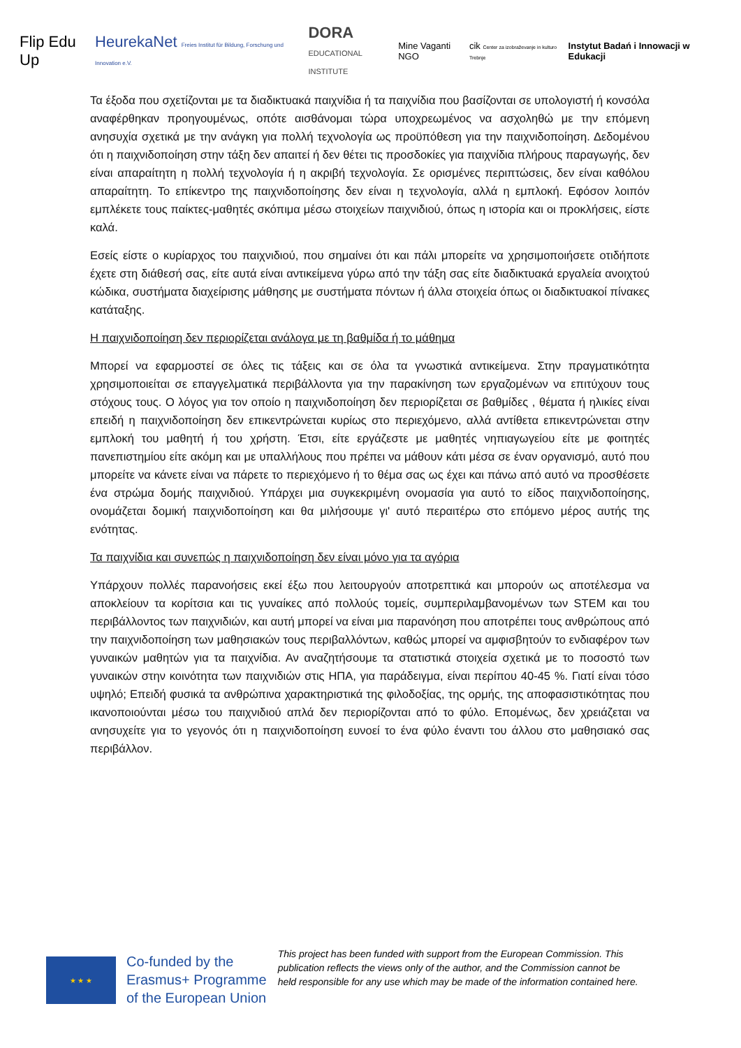Flip Edu Up
HeurekaNet Freies Institut für Bildung, Forschung und Innovation e.V.
DORA
EDUCATIONAL INSTITUTE
Mine Vaganti NGO
cik Center za izobraževanje in kulturo Trebnje
Instytut Badań i Innowacji w Edukacji
Τα έξοδα που σχετίζονται με τα διαδικτυακά παιχνίδια ή τα παιχνίδια που βασίζονται σε υπολογιστή ή κονσόλα αναφέρθηκαν προηγουμένως, οπότε αισθάνομαι τώρα υποχρεωμένος να ασχοληθώ με την επόμενη ανησυχία σχετικά με την ανάγκη για πολλή τεχνολογία ως προϋπόθεση για την παιχνιδοποίηση. Δεδομένου ότι η παιχνιδοποίηση στην τάξη δεν απαιτεί ή δεν θέτει τις προσδοκίες για παιχνίδια πλήρους παραγωγής, δεν είναι απαραίτητη η πολλή τεχνολογία ή η ακριβή τεχνολογία. Σε ορισμένες περιπτώσεις, δεν είναι καθόλου απαραίτητη. Το επίκεντρο της παιχνιδοποίησης δεν είναι η τεχνολογία, αλλά η εμπλοκή. Εφόσον λοιπόν εμπλέκετε τους παίκτες-μαθητές σκόπιμα μέσω στοιχείων παιχνιδιού, όπως η ιστορία και οι προκλήσεις, είστε καλά.
Εσείς είστε ο κυρίαρχος του παιχνιδιού, που σημαίνει ότι και πάλι μπορείτε να χρησιμοποιήσετε οτιδήποτε έχετε στη διάθεσή σας, είτε αυτά είναι αντικείμενα γύρω από την τάξη σας είτε διαδικτυακά εργαλεία ανοιχτού κώδικα, συστήματα διαχείρισης μάθησης με συστήματα πόντων ή άλλα στοιχεία όπως οι διαδικτυακοί πίνακες κατάταξης.
Η παιχνιδοποίηση δεν περιορίζεται ανάλογα με τη βαθμίδα ή το μάθημα
Μπορεί να εφαρμοστεί σε όλες τις τάξεις και σε όλα τα γνωστικά αντικείμενα. Στην πραγματικότητα χρησιμοποιείται σε επαγγελματικά περιβάλλοντα για την παρακίνηση των εργαζομένων να επιτύχουν τους στόχους τους. Ο λόγος για τον οποίο η παιχνιδοποίηση δεν περιορίζεται σε βαθμίδες , θέματα ή ηλικίες είναι επειδή η παιχνιδοποίηση δεν επικεντρώνεται κυρίως στο περιεχόμενο, αλλά αντίθετα επικεντρώνεται στην εμπλοκή του μαθητή ή του χρήστη. Έτσι, είτε εργάζεστε με μαθητές νηπιαγωγείου είτε με φοιτητές πανεπιστημίου είτε ακόμη και με υπαλλήλους που πρέπει να μάθουν κάτι μέσα σε έναν οργανισμό, αυτό που μπορείτε να κάνετε είναι να πάρετε το περιεχόμενο ή το θέμα σας ως έχει και πάνω από αυτό να προσθέσετε ένα στρώμα δομής παιχνιδιού. Υπάρχει μια συγκεκριμένη ονομασία για αυτό το είδος παιχνιδοποίησης, ονομάζεται δομική παιχνιδοποίηση και θα μιλήσουμε γι' αυτό περαιτέρω στο επόμενο μέρος αυτής της ενότητας.
Τα παιχνίδια και συνεπώς η παιχνιδοποίηση δεν είναι μόνο για τα αγόρια
Υπάρχουν πολλές παρανοήσεις εκεί έξω που λειτουργούν αποτρεπτικά και μπορούν ως αποτέλεσμα να αποκλείουν τα κορίτσια και τις γυναίκες από πολλούς τομείς, συμπεριλαμβανομένων των STEM και του περιβάλλοντος των παιχνιδιών, και αυτή μπορεί να είναι μια παρανόηση που αποτρέπει τους ανθρώπους από την παιχνιδοποίηση των μαθησιακών τους περιβαλλόντων, καθώς μπορεί να αμφισβητούν το ενδιαφέρον των γυναικών μαθητών για τα παιχνίδια. Αν αναζητήσουμε τα στατιστικά στοιχεία σχετικά με το ποσοστό των γυναικών στην κοινότητα των παιχνιδιών στις ΗΠΑ, για παράδειγμα, είναι περίπου 40-45 %. Γιατί είναι τόσο υψηλό; Επειδή φυσικά τα ανθρώπινα χαρακτηριστικά της φιλοδοξίας, της ορμής, της αποφασιστικότητας που ικανοποιούνται μέσω του παιχνιδιού απλά δεν περιορίζονται από το φύλο. Επομένως, δεν χρειάζεται να ανησυχείτε για το γεγονός ότι η παιχνιδοποίηση ευνοεί το ένα φύλο έναντι του άλλου στο μαθησιακό σας περιβάλλον.
★ ★ ★
Co-funded by the
Erasmus+ Programme
of the European Union
This project has been funded with support from the European Commission. This publication reflects the views only of the author, and the Commission cannot be held responsible for any use which may be made of the information contained here.